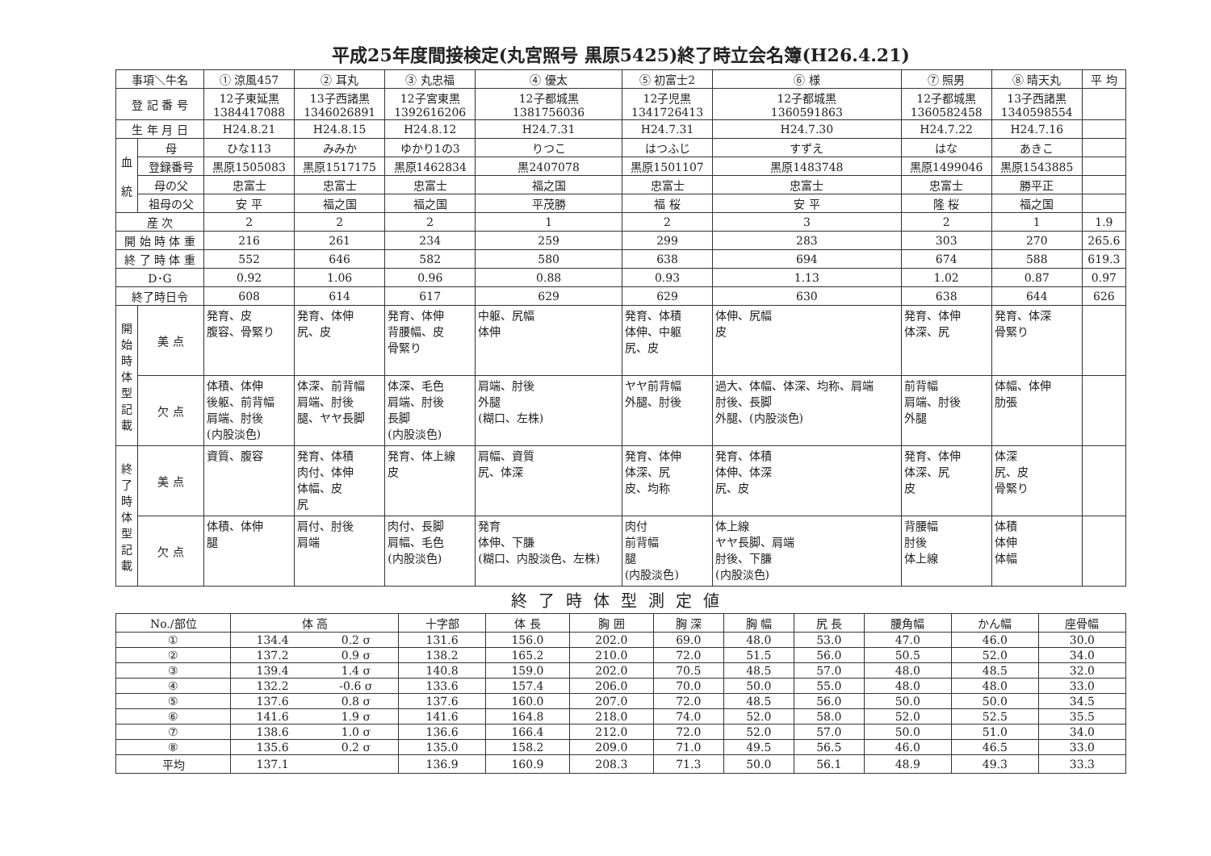平成25年度間接検定(丸宮照号 黒原5425)終了時立会名簿(H26.4.21)
| 事項＼牛名 | | ① 涼風457 | ② 耳丸 | ③ 丸忠福 | ④ 優太 | ⑤ 初富士2 | ⑥ 様 | ⑦ 照男 | ⑧ 晴天丸 | 平 均 |
| --- | --- | --- | --- | --- | --- | --- | --- | --- | --- | --- |
| 登 記 番 号 | | 12子東延黒 1384417088 | 13子西諸黒 1346026891 | 12子宮東黒 1392616206 | 12子都城黒 1381756036 | 12子児黒 1341726413 | 12子都城黒 1360591863 | 12子都城黒 1360582458 | 13子西諸黒 1340598554 | |
| 生 年 月 日 | | H24.8.21 | H24.8.15 | H24.8.12 | H24.7.31 | H24.7.31 | H24.7.30 | H24.7.22 | H24.7.16 | |
| 血 統 | 母 | ひな113 | みみか | ゆかり1の3 | りつこ | はつふじ | すずえ | はな | あきこ | |
| | 登録番号 | 黒原1505083 | 黒原1517175 | 黒原1462834 | 黒2407078 | 黒原1501107 | 黒原1483748 | 黒原1499046 | 黒原1543885 | |
| | 母の父 | 忠富士 | 忠富士 | 忠富士 | 福之国 | 忠富士 | 忠富士 | 忠富士 | 勝平正 | |
| | 祖母の父 | 安 平 | 福之国 | 福之国 | 平茂勝 | 福 桜 | 安 平 | 隆 桜 | 福之国 | |
| 産 次 | | 2 | 2 | 2 | 1 | 2 | 3 | 2 | 1 | 1.9 |
| 開 始 時 体 重 | | 216 | 261 | 234 | 259 | 299 | 283 | 303 | 270 | 265.6 |
| 終 了 時 体 重 | | 552 | 646 | 582 | 580 | 638 | 694 | 674 | 588 | 619.3 |
| D･G | | 0.92 | 1.06 | 0.96 | 0.88 | 0.93 | 1.13 | 1.02 | 0.87 | 0.97 |
| 終了時日令 | | 608 | 614 | 617 | 629 | 629 | 630 | 638 | 644 | 626 |
| 開 始 時 体 型 記 載 | 美 点 | 発育、皮 腹容、骨緊り | 発育、体伸 尻、皮 | 発育、体伸 背腰幅、皮 骨緊り | 中躯、尻幅 体伸 | 発育、体積 体伸、中躯 尻、皮 | 体伸、尻幅 皮 | 発育、体伸 体深、尻 | 発育、体深 骨緊り | |
| | 欠 点 | 体積、体伸 後躯、前背幅 肩端、肘後 (内股淡色) | 体深、前背幅 肩端、肘後 腿、ヤヤ長脚 | 体深、毛色 肩端、肘後 長脚 (内股淡色) | 肩端、肘後 外腿 (糊口、左株) | ヤヤ前背幅 外腿、肘後 | 過大、体幅、体深、均称、肩端 肘後、長脚 外腿、(内股淡色) | 前背幅 肩端、肘後 外腿 | 体幅、体伸 肋張 | |
| 終 了 時 体 型 記 載 | 美 点 | 資質、腹容 | 発育、体積 肉付、体伸 体幅、皮 尻 | 発育、体上線 皮 | 肩幅、資質 尻、体深 | 発育、体伸 体深、尻 皮、均称 | 発育、体積 体伸、体深 尻、皮 | 発育、体伸 体深、尻 皮 | 体深 尻、皮 骨緊り | |
| | 欠 点 | 体積、体伸 腿 | 肩付、肘後 肩端 | 肉付、長脚 肩幅、毛色 (内股淡色) | 発育 体伸、下膁 (糊口、内股淡色、左株) | 肉付 前背幅 腿 (内股淡色) | 体上線 ヤヤ長脚、肩端 肘後、下膁 (内股淡色) | 背腰幅 肘後 体上線 | 体積 体伸 体幅 | |
終了時体型測定値
| No./部位 | 体 高 | | 十字部 | 体 長 | 胸 囲 | 胸 深 | 胸 幅 | 尻 長 | 腰角幅 | かん幅 | 座骨幅 |
| --- | --- | --- | --- | --- | --- | --- | --- | --- | --- | --- | --- |
| ① | 134.4 | 0.2 σ | 131.6 | 156.0 | 202.0 | 69.0 | 48.0 | 53.0 | 47.0 | 46.0 | 30.0 |
| ② | 137.2 | 0.9 σ | 138.2 | 165.2 | 210.0 | 72.0 | 51.5 | 56.0 | 50.5 | 52.0 | 34.0 |
| ③ | 139.4 | 1.4 σ | 140.8 | 159.0 | 202.0 | 70.5 | 48.5 | 57.0 | 48.0 | 48.5 | 32.0 |
| ④ | 132.2 | -0.6 σ | 133.6 | 157.4 | 206.0 | 70.0 | 50.0 | 55.0 | 48.0 | 48.0 | 33.0 |
| ⑤ | 137.6 | 0.8 σ | 137.6 | 160.0 | 207.0 | 72.0 | 48.5 | 56.0 | 50.0 | 50.0 | 34.5 |
| ⑥ | 141.6 | 1.9 σ | 141.6 | 164.8 | 218.0 | 74.0 | 52.0 | 58.0 | 52.0 | 52.5 | 35.5 |
| ⑦ | 138.6 | 1.0 σ | 136.6 | 166.4 | 212.0 | 72.0 | 52.0 | 57.0 | 50.0 | 51.0 | 34.0 |
| ⑧ | 135.6 | 0.2 σ | 135.0 | 158.2 | 209.0 | 71.0 | 49.5 | 56.5 | 46.0 | 46.5 | 33.0 |
| 平均 | 137.1 | | 136.9 | 160.9 | 208.3 | 71.3 | 50.0 | 56.1 | 48.9 | 49.3 | 33.3 |